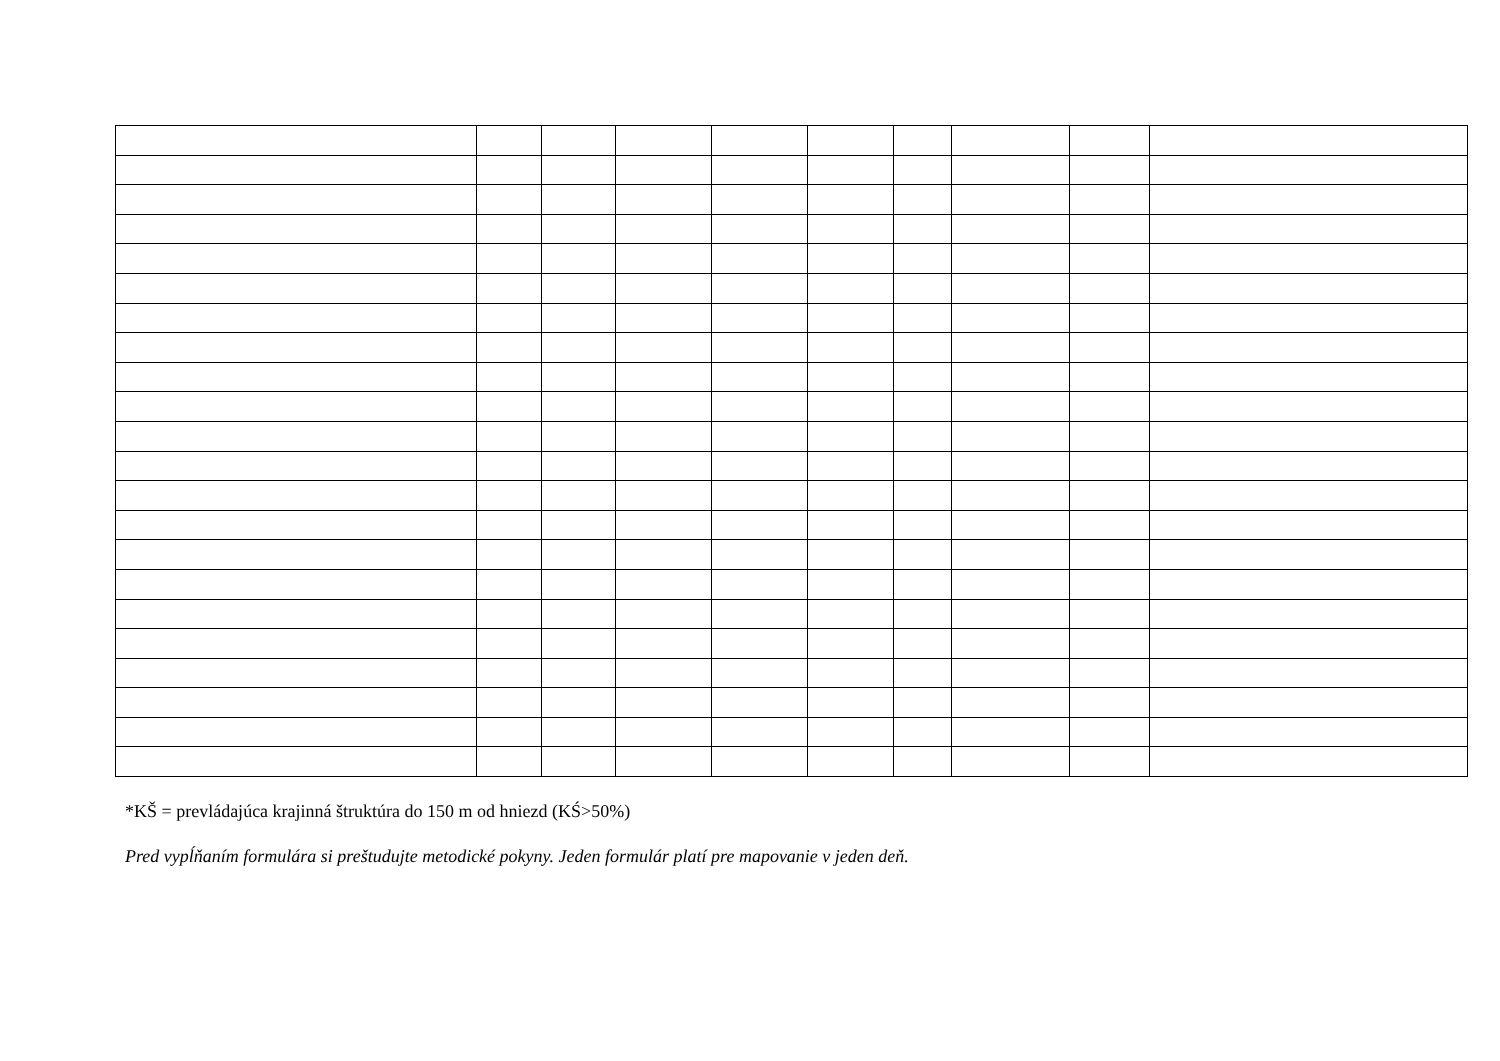*KŠ = prevládajúca krajinná štruktúra do 150 m od hniezd (KŚ>50%)
Pred vypĺňaním formulára si preštudujte metodické pokyny. Jeden formulár platí pre mapovanie v jeden deň.